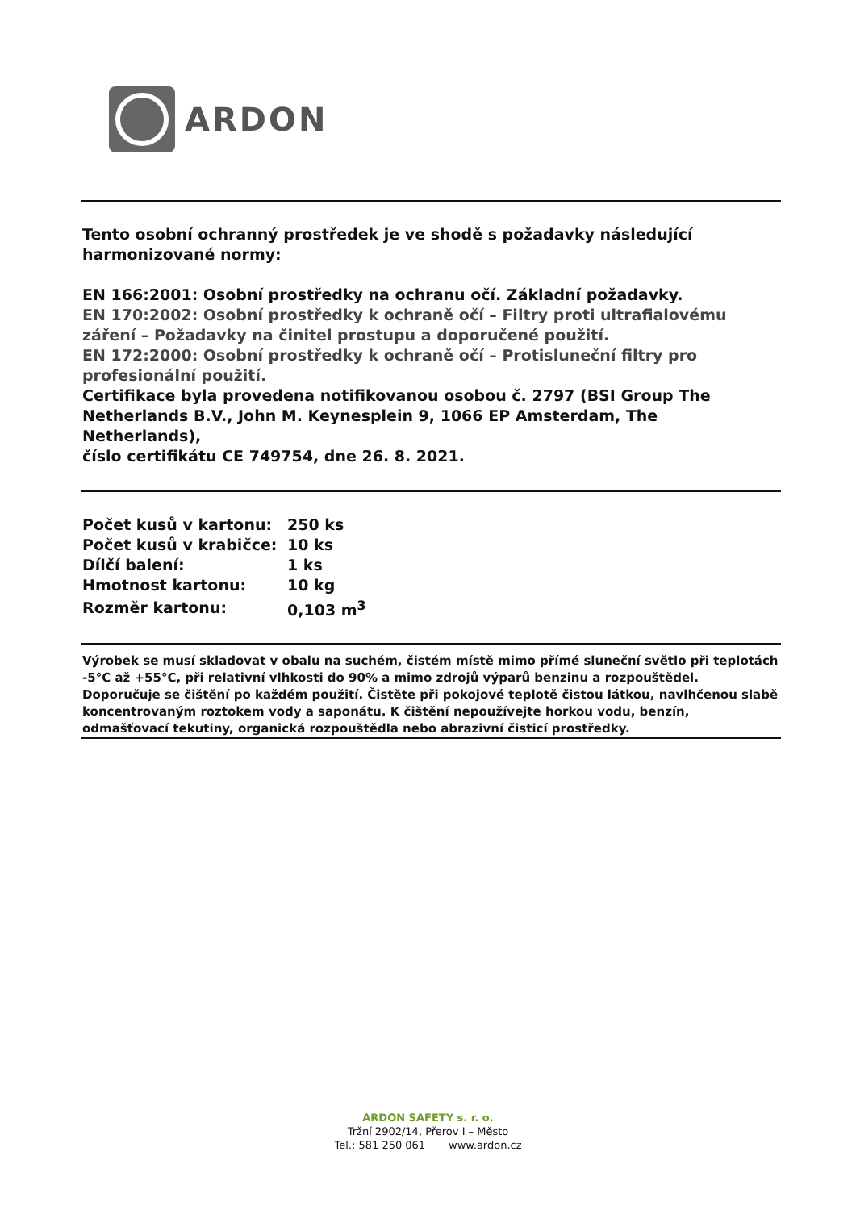ARDON
Tento osobní ochranný prostředek je ve shodě s požadavky následující harmonizované normy:
EN 166:2001: Osobní prostředky na ochranu očí. Základní požadavky.
EN 170:2002: Osobní prostředky k ochraně očí – Filtry proti ultrafialovému záření – Požadavky na činitel prostupu a doporučené použití.
EN 172:2000: Osobní prostředky k ochraně očí – Protisluneční filtry pro profesionální použití.
Certifikace byla provedena notifikovanou osobou č. 2797 (BSI Group The Netherlands B.V., John M. Keynesplein 9, 1066 EP Amsterdam, The Netherlands),
číslo certifikátu CE 749754, dne 26. 8. 2021.
| Počet kusů v kartonu: | 250 ks |
| Počet kusů v krabičce: | 10 ks |
| Dílčí balení: | 1 ks |
| Hmotnost kartonu: | 10 kg |
| Rozměr kartonu: | 0,103 m<sup>3</sup> |
Výrobek se musí skladovat v obalu na suchém, čistém místě mimo přímé sluneční světlo při teplotách -5°C až +55°C, při relativní vlhkosti do 90% a mimo zdrojů výparů benzinu a rozpouštědel. Doporučuje se čištění po každém použití. Čistěte při pokojové teplotě čistou látkou, navlhčenou slabě koncentrovaným roztokem vody a saponátu. K čištění nepoužívejte horkou vodu, benzín, odmašťovací tekutiny, organická rozpouštědla nebo abrazivní čisticí prostředky.
ARDON SAFETY s. r. o.
Tržní 2902/14, Přerov I – Město
Tel.: 581 250 061 www.ardon.cz